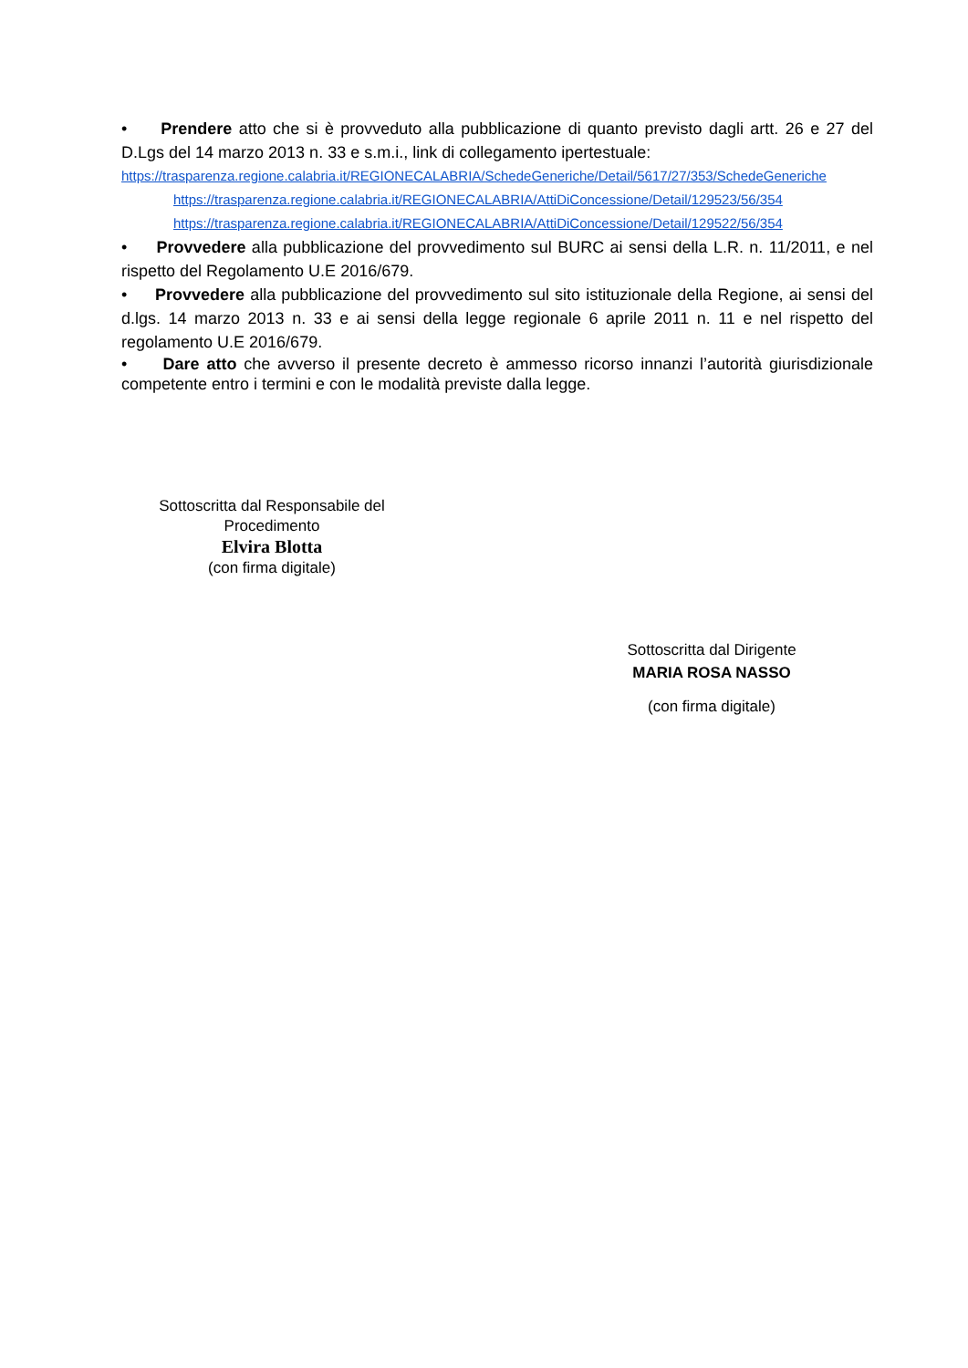• Prendere atto che si è provveduto alla pubblicazione di quanto previsto dagli artt. 26 e 27 del D.Lgs del 14 marzo 2013 n. 33 e s.m.i., link di collegamento ipertestuale:
https://trasparenza.regione.calabria.it/REGIONECALABRIA/SchedeGeneriche/Detail/5617/27/353/SchedeGeneriche
https://trasparenza.regione.calabria.it/REGIONECALABRIA/AttiDiConcessione/Detail/129523/56/354
https://trasparenza.regione.calabria.it/REGIONECALABRIA/AttiDiConcessione/Detail/129522/56/354
• Provvedere alla pubblicazione del provvedimento sul BURC ai sensi della L.R. n. 11/2011, e nel rispetto del Regolamento U.E 2016/679.
• Provvedere alla pubblicazione del provvedimento sul sito istituzionale della Regione, ai sensi del d.lgs. 14 marzo 2013 n. 33 e ai sensi della legge regionale 6 aprile 2011 n. 11 e nel rispetto del regolamento U.E 2016/679.
• Dare atto che avverso il presente decreto è ammesso ricorso innanzi l’autorità giurisdizionale competente entro i termini e con le modalità previste dalla legge.
Sottoscritta dal Responsabile del Procedimento
Elvira Blotta
(con firma digitale)
Sottoscritta dal Dirigente
MARIA ROSA NASSO
(con firma digitale)